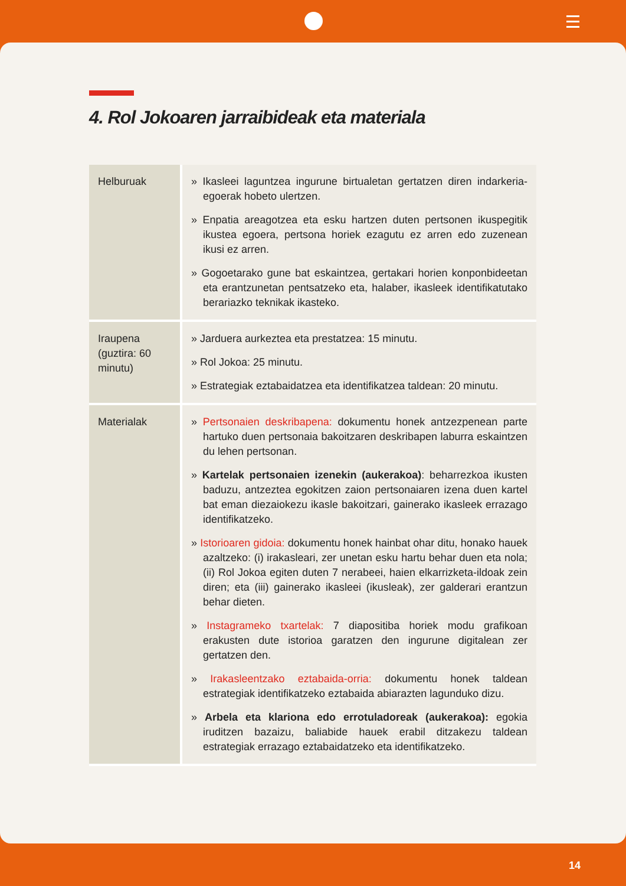4. Rol Jokoaren jarraibideak eta materiala
| Helburuak | » Ikasleei laguntzea ingurune birtualetan gertatzen diren indarkeria-egoerak hobeto ulertzen. » Enpatia areagotzea eta esku hartzen duten pertsonen ikuspegitik ikustea egoera, pertsona horiek ezagutu ez arren edo zuzenean ikusi ez arren. » Gogoetarako gune bat eskaintzea, gertakari horien konponbideetan eta erantzunetan pentsatzeko eta, halaber, ikasleek identifikatutako berariazko teknikak ikasteko. |
| Iraupena (guztira: 60 minutu) | » Jarduera aurkeztea eta prestatzea: 15 minutu. » Rol Jokoa: 25 minutu. » Estrategiak eztabaidatzea eta identifikatzea taldean: 20 minutu. |
| Materialak | » Pertsonaien deskribapena: dokumentu honek antzezpenean parte hartuko duen pertsonaia bakoitzaren deskribapen laburra eskaintzen du lehen pertsonan. » Kartelak pertsonaien izenekin (aukerakoa) : beharrezkoa ikusten baduzu, antzeztea egokitzen zaion pertsonaiaren izena duen kartel bat eman diezaiokezu ikasle bakoitzari, gainerako ikasleek errazago identifikatzeko. » Istorioaren gidoia: dokumentu honek hainbat ohar ditu, honako hauek azaltzeko: (i) irakasleari, zer unetan esku hartu behar duen eta nola; (ii) Rol Jokoa egiten duten 7 nerabeei, haien elkarrizketa-ildoak zein diren; eta (iii) gainerako ikasleei (ikusleak), zer galderari erantzun behar dieten. » Instagrameko txartelak: 7 diapositiba horiek modu grafikoan erakusten dute istorioa garatzen den ingurune digitalean zer gertatzen den. » Irakasleentzako eztabaida-orria: dokumentu honek taldean estrategiak identifikatzeko eztabaida abiarazten lagunduko dizu. » Arbela eta klariona edo errotuladoreak (aukerakoa): egokia iruditzen bazaizu, baliabide hauek erabil ditzakezu taldean estrategiak errazago eztabaidatzeko eta identifikatzeko. |
14